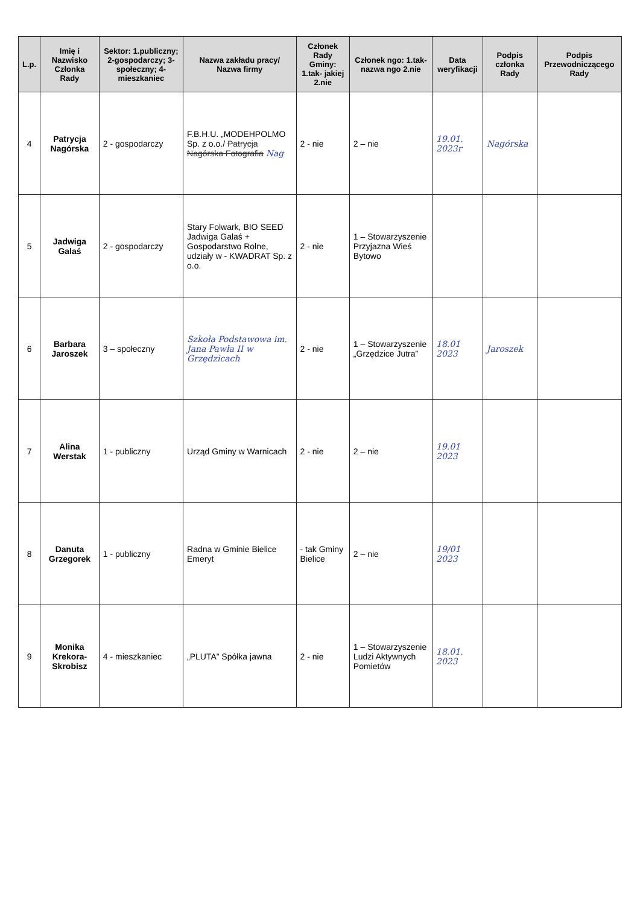| L.p. | Imię i Nazwisko Członka Rady | Sektor: 1.publiczny; 2-gospodarczy; 3-społeczny; 4-mieszkaniec | Nazwa zakładu pracy/ Nazwa firmy | Członek Rady Gminy: 1.tak- jakiej 2.nie | Członek ngo: 1.tak- nazwa ngo 2.nie | Data weryfikacji | Podpis członka Rady | Podpis Przewodniczącego Rady |
| --- | --- | --- | --- | --- | --- | --- | --- | --- |
| 4 | Patrycja Nagórska | 2 - gospodarczy | F.B.H.U. „MODEHPOLMO Sp. z o.o./ Patrycja Nagórska Fotografia Nag | 2 - nie | 2 – nie | 19.01. 2023r | Nagórska | |
| 5 | Jadwiga Galaś | 2 - gospodarczy | Stary Folwark, BIO SEED Jadwiga Galaś + Gospodarstwo Rolne, udziały w - KWADRAT Sp. z o.o. | 2 - nie | 1 – Stowarzyszenie Przyjazna Wieś Bytowo | | | |
| 6 | Barbara Jaroszek | 3 – społeczny | Szkoła Podstawowa im. Jana Pawła II w Grzędzicach | 2 - nie | 1 – Stowarzyszenie „Grzędzice Jutra” | 18.01 2023 | Jaroszek | |
| 7 | Alina Werstak | 1 - publiczny | Urząd Gminy w Warnicach | 2 - nie | 2 – nie | 19.01 2023 | | |
| 8 | Danuta Grzegorek | 1 - publiczny | Radna w Gminie Bielice Emeryt | - tak Gminy Bielice | 2 – nie | 19/01 2023 | | |
| 9 | Monika Krekora-Skrobisz | 4 - mieszkaniec | „PLUTA” Spółka jawna | 2 - nie | 1 – Stowarzyszenie Ludzi Aktywnych Pomietów | 18.01. 2023 | | |